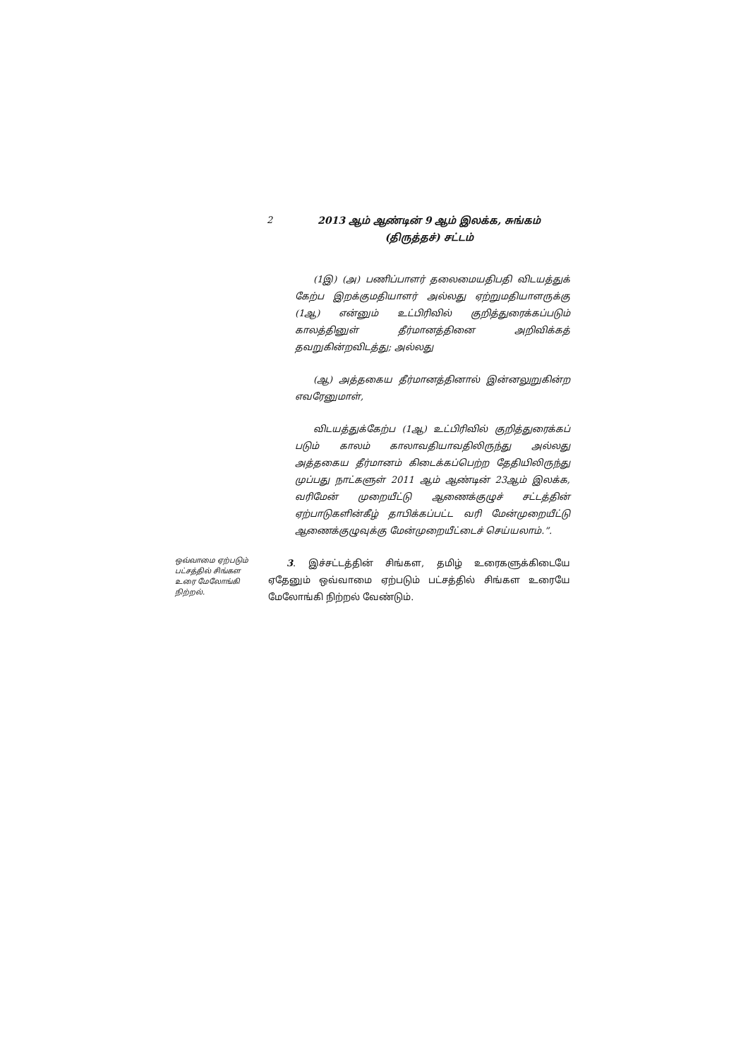2
2013 ஆம் ஆண்டின் 9 ஆம் இலக்க, சுங்கம்
(திருத்தச்) சட்டம்
(1இ) (அ) பணிப்பாளர் தலைமையதிபதி விடயத்துக் கேற்ப இறக்குமதியாளர் அல்லது ஏற்றுமதியாளருக்கு (1ஆ) என்னும் உட்பிரிவில் குறித்துரைக்கப்படும் காலத்தினுள் தீர்மானத்தினை அறிவிக்கத் தவறுகின்றவிடத்து; அல்லது
(ஆ) அத்தகைய தீர்மானத்தினால் இன்னலுறுகின்ற எவரேனுமாள்,
விடயத்துக்கேற்ப (1ஆ) உட்பிரிவில் குறித்துரைக்கப் படும் காலம் காலாவதியாவதிலிருந்து அல்லது அத்தகைய தீர்மானம் கிடைக்கப்பெற்ற தேதியிலிருந்து முப்பது நாட்களுள் 2011 ஆம் ஆண்டின் 23ஆம் இலக்க, வரிமேன் முறையீட்டு ஆணைக்குழுச் சட்டத்தின் ஏற்பாடுகளின்கீழ் தாபிக்கப்பட்ட வரி மேன்முறையீட்டு ஆணைக்குழுவுக்கு மேன்முறையீட்டைச் செய்யலாம்.”.
ஒவ்வாமை ஏற்படும் பட்சத்தில் சிங்கள உரை மேலோங்கி நிற்றல்.
3. இச்சட்டத்தின் சிங்கள, தமிழ் உரைகளுக்கிடையே ஏதேனும் ஒவ்வாமை ஏற்படும் பட்சத்தில் சிங்கள உரையே மேலோங்கி நிற்றல் வேண்டும்.